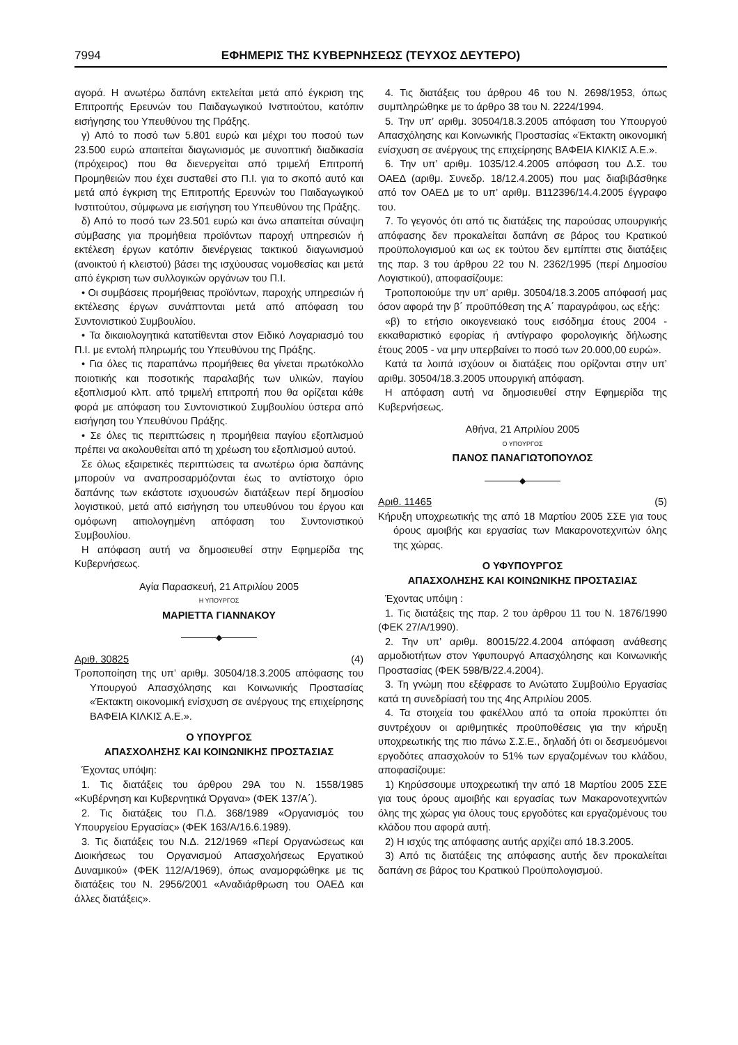7994 ΕΦΗΜΕΡΙΣ ΤΗΣ ΚΥΒΕΡΝΗΣΕΩΣ (ΤΕΥΧΟΣ ΔΕΥΤΕΡΟ)
αγορά. Η ανωτέρω δαπάνη εκτελείται μετά από έγκριση της Επιτροπής Ερευνών του Παιδαγωγικού Ινστιτούτου, κατόπιν εισήγησης του Υπευθύνου της Πράξης.
γ) Από το ποσό των 5.801 ευρώ και μέχρι του ποσού των 23.500 ευρώ απαιτείται διαγωνισμός με συνοπτική διαδικασία (πρόχειρος) που θα διενεργείται από τριμελή Επιτροπή Προμηθειών που έχει συσταθεί στο Π.Ι. για το σκοπό αυτό και μετά από έγκριση της Επιτροπής Ερευνών του Παιδαγωγικού Ινστιτούτου, σύμφωνα με εισήγηση του Υπευθύνου της Πράξης.
δ) Από το ποσό των 23.501 ευρώ και άνω απαιτείται σύναψη σύμβασης για προμήθεια προϊόντων παροχή υπηρεσιών ή εκτέλεση έργων κατόπιν διενέργειας τακτικού διαγωνισμού (ανοικτού ή κλειστού) βάσει της ισχύουσας νομοθεσίας και μετά από έγκριση των συλλογικών οργάνων του Π.Ι.
• Οι συμβάσεις προμήθειας προϊόντων, παροχής υπηρεσιών ή εκτέλεσης έργων συνάπτονται μετά από απόφαση του Συντονιστικού Συμβουλίου.
• Τα δικαιολογητικά κατατίθενται στον Ειδικό Λογαριασμό του Π.Ι. με εντολή πληρωμής του Υπευθύνου της Πράξης.
• Για όλες τις παραπάνω προμήθειες θα γίνεται πρωτόκολλο ποιοτικής και ποσοτικής παραλαβής των υλικών, παγίου εξοπλισμού κλπ. από τριμελή επιτροπή που θα ορίζεται κάθε φορά με απόφαση του Συντονιστικού Συμβουλίου ύστερα από εισήγηση του Υπευθύνου Πράξης.
• Σε όλες τις περιπτώσεις η προμήθεια παγίου εξοπλισμού πρέπει να ακολουθείται από τη χρέωση του εξοπλισμού αυτού.
Σε όλως εξαιρετικές περιπτώσεις τα ανωτέρω όρια δαπάνης μπορούν να αναπροσαρμόζονται έως το αντίστοιχο όριο δαπάνης των εκάστοτε ισχυουσών διατάξεων περί δημοσίου λογιστικού, μετά από εισήγηση του υπευθύνου του έργου και ομόφωνη αιτιολογημένη απόφαση του Συντονιστικού Συμβουλίου.
Η απόφαση αυτή να δημοσιευθεί στην Εφημερίδα της Κυβερνήσεως.
Αγία Παρασκευή, 21 Απριλίου 2005
Η ΥΠΟΥΡΓΟΣ
ΜΑΡΙΕΤΤΑ ΓΙΑΝΝΑΚΟΥ
◆
Αριθ. 30825 (4)
Τροποποίηση της υπ’ αριθμ. 30504/18.3.2005 απόφασης του Υπουργού Απασχόλησης και Κοινωνικής Προστασίας «Έκτακτη οικονομική ενίσχυση σε ανέργους της επιχείρησης ΒΑΦΕΙΑ ΚΙΛΚΙΣ Α.Ε.».
Ο ΥΠΟΥΡΓΟΣ
ΑΠΑΣΧΟΛΗΣΗΣ ΚΑΙ ΚΟΙΝΩΝΙΚΗΣ ΠΡΟΣΤΑΣΙΑΣ
Έχοντας υπόψη:
1. Τις διατάξεις του άρθρου 29Α του Ν. 1558/1985 «Κυβέρνηση και Κυβερνητικά Όργανα» (ΦΕΚ 137/Α΄).
2. Τις διατάξεις του Π.Δ. 368/1989 «Οργανισμός του Υπουργείου Εργασίας» (ΦΕΚ 163/Α/16.6.1989).
3. Τις διατάξεις του Ν.Δ. 212/1969 «Περί Οργανώσεως και Διοικήσεως του Οργανισμού Απασχολήσεως Εργατικού Δυναμικού» (ΦΕΚ 112/Α/1969), όπως αναμορφώθηκε με τις διατάξεις του Ν. 2956/2001 «Αναδιάρθρωση του ΟΑΕΔ και άλλες διατάξεις».
4. Τις διατάξεις του άρθρου 46 του Ν. 2698/1953, όπως συμπληρώθηκε με το άρθρο 38 του Ν. 2224/1994.
5. Την υπ’ αριθμ. 30504/18.3.2005 απόφαση του Υπουργού Απασχόλησης και Κοινωνικής Προστασίας «Έκτακτη οικονομική ενίσχυση σε ανέργους της επιχείρησης ΒΑΦΕΙΑ ΚΙΛΚΙΣ Α.Ε.».
6. Την υπ’ αριθμ. 1035/12.4.2005 απόφαση του Δ.Σ. του ΟΑΕΔ (αριθμ. Συνεδρ. 18/12.4.2005) που μας διαβιβάσθηκε από τον ΟΑΕΔ με το υπ’ αριθμ. Β112396/14.4.2005 έγγραφο του.
7. Το γεγονός ότι από τις διατάξεις της παρούσας υπουργικής απόφασης δεν προκαλείται δαπάνη σε βάρος του Κρατικού προϋπολογισμού και ως εκ τούτου δεν εμπίπτει στις διατάξεις της παρ. 3 του άρθρου 22 του Ν. 2362/1995 (περί Δημοσίου Λογιστικού), αποφασίζουμε:
Τροποποιούμε την υπ’ αριθμ. 30504/18.3.2005 απόφασή μας όσον αφορά την β΄ προϋπόθεση της Α΄ παραγράφου, ως εξής:
«β) το ετήσιο οικογενειακό τους εισόδημα έτους 2004 - εκκαθαριστικό εφορίας ή αντίγραφο φορολογικής δήλωσης έτους 2005 - να μην υπερβαίνει το ποσό των 20.000,00 ευρώ».
Κατά τα λοιπά ισχύουν οι διατάξεις που ορίζονται στην υπ’ αριθμ. 30504/18.3.2005 υπουργική απόφαση.
Η απόφαση αυτή να δημοσιευθεί στην Εφημερίδα της Κυβερνήσεως.
Αθήνα, 21 Απριλίου 2005
Ο ΥΠΟΥΡΓΟΣ
ΠΑΝΟΣ ΠΑΝΑΓΙΩΤΟΠΟΥΛΟΣ
◆
Αριθ. 11465 (5)
Κήρυξη υποχρεωτικής της από 18 Μαρτίου 2005 ΣΣΕ για τους όρους αμοιβής και εργασίας των Μακαρονοτεχνιτών όλης της χώρας.
Ο ΥΦΥΠΟΥΡΓΟΣ
ΑΠΑΣΧΟΛΗΣΗΣ ΚΑΙ ΚΟΙΝΩΝΙΚΗΣ ΠΡΟΣΤΑΣΙΑΣ
Έχοντας υπόψη :
1. Τις διατάξεις της παρ. 2 του άρθρου 11 του Ν. 1876/1990 (ΦΕΚ 27/Α/1990).
2. Την υπ’ αριθμ. 80015/22.4.2004 απόφαση ανάθεσης αρμοδιοτήτων στον Υφυπουργό Απασχόλησης και Κοινωνικής Προστασίας (ΦΕΚ 598/Β/22.4.2004).
3. Τη γνώμη που εξέφρασε το Ανώτατο Συμβούλιο Εργασίας κατά τη συνεδρίασή του της 4ης Απριλίου 2005.
4. Τα στοιχεία του φακέλλου από τα οποία προκύπτει ότι συντρέχουν οι αριθμητικές προϋποθέσεις για την κήρυξη υποχρεωτικής της πιο πάνω Σ.Σ.Ε., δηλαδή ότι οι δεσμευόμενοι εργοδότες απασχολούν το 51% των εργαζομένων του κλάδου, αποφασίζουμε:
1) Κηρύσσουμε υποχρεωτική την από 18 Μαρτίου 2005 ΣΣΕ για τους όρους αμοιβής και εργασίας των Μακαρονοτεχνιτών όλης της χώρας για όλους τους εργοδότες και εργαζομένους του κλάδου που αφορά αυτή.
2) Η ισχύς της απόφασης αυτής αρχίζει από 18.3.2005.
3) Από τις διατάξεις της απόφασης αυτής δεν προκαλείται δαπάνη σε βάρος του Κρατικού Προϋπολογισμού.